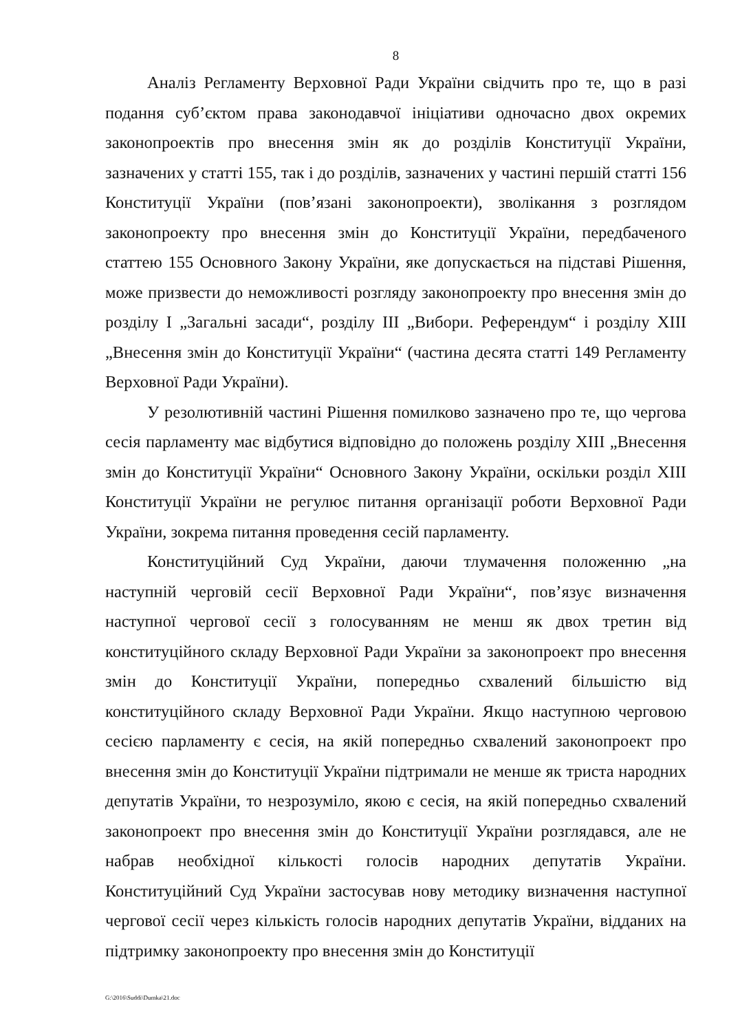8
Аналіз Регламенту Верховної Ради України свідчить про те, що в разі подання суб’єктом права законодавчої ініціативи одночасно двох окремих законопроектів про внесення змін як до розділів Конституції України, зазначених у статті 155, так і до розділів, зазначених у частині першій статті 156 Конституції України (пов’язані законопроекти), зволікання з розглядом законопроекту про внесення змін до Конституції України, передбаченого статтею 155 Основного Закону України, яке допускається на підставі Рішення, може призвести до неможливості розгляду законопроекту про внесення змін до розділу I „Загальні засади“, розділу III „Вибори. Референдум“ і розділу XIII „Внесення змін до Конституції України“ (частина десята статті 149 Регламенту Верховної Ради України).
У резолютивній частині Рішення помилково зазначено про те, що чергова сесія парламенту має відбутися відповідно до положень розділу XIII „Внесення змін до Конституції України“ Основного Закону України, оскільки розділ XIII Конституції України не регулює питання організації роботи Верховної Ради України, зокрема питання проведення сесій парламенту.
Конституційний Суд України, даючи тлумачення положенню „на наступній черговій сесії Верховної Ради України“, пов’язує визначення наступної чергової сесії з голосуванням не менш як двох третин від конституційного складу Верховної Ради України за законопроект про внесення змін до Конституції України, попередньо схвалений більшістю від конституційного складу Верховної Ради України. Якщо наступною черговою сесією парламенту є сесія, на якій попередньо схвалений законопроект про внесення змін до Конституції України підтримали не менше як триста народних депутатів України, то незрозуміло, якою є сесія, на якій попередньо схвалений законопроект про внесення змін до Конституції України розглядався, але не набрав необхідної кількості голосів народних депутатів України. Конституційний Суд України застосував нову методику визначення наступної чергової сесії через кількість голосів народних депутатів України, відданих на підтримку законопроекту про внесення змін до Конституції
G:\2016\Suddi\Dumka\21.doc